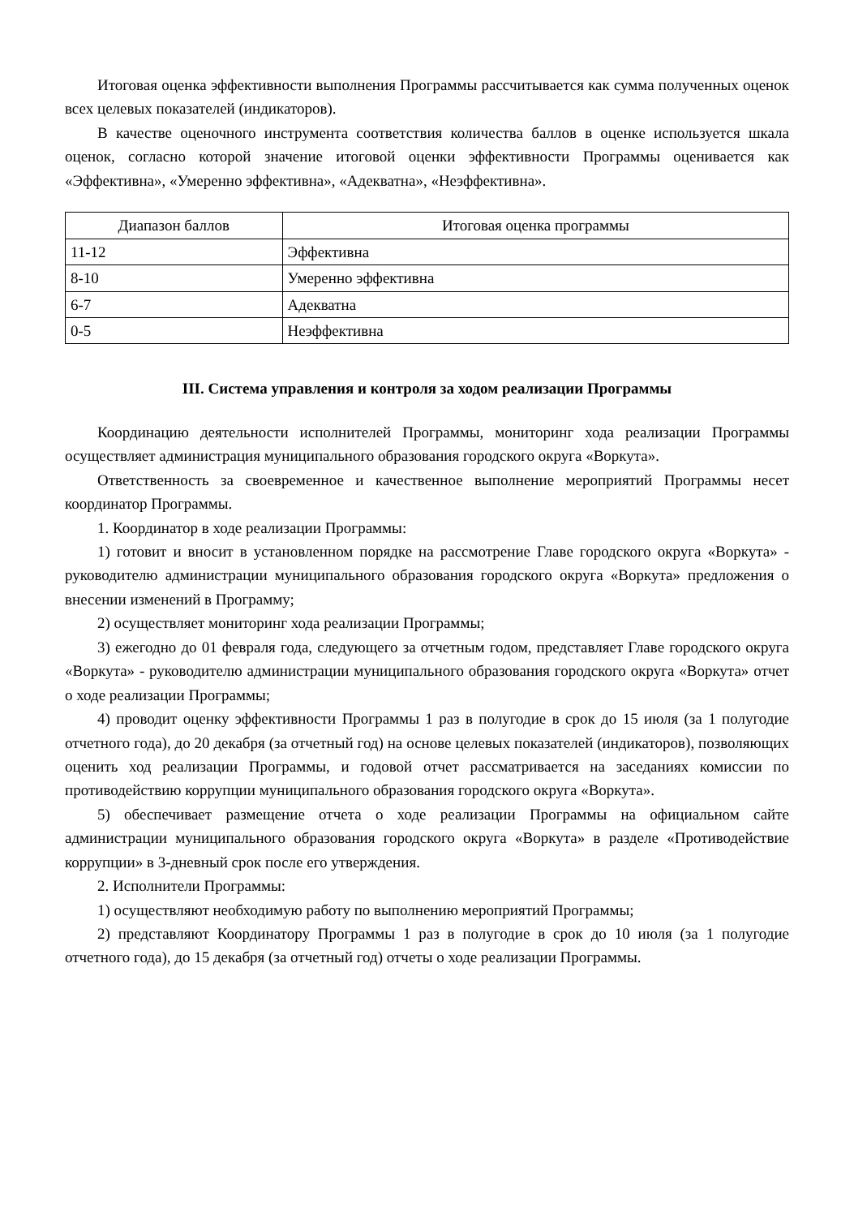Итоговая оценка эффективности выполнения Программы рассчитывается как сумма полученных оценок всех целевых показателей (индикаторов).
В качестве оценочного инструмента соответствия количества баллов в оценке используется шкала оценок, согласно которой значение итоговой оценки эффективности Программы оценивается как «Эффективна», «Умеренно эффективна», «Адекватна», «Неэффективна».
| Диапазон баллов | Итоговая оценка программы |
| --- | --- |
| 11-12 | Эффективна |
| 8-10 | Умеренно эффективна |
| 6-7 | Адекватна |
| 0-5 | Неэффективна |
III. Система управления и контроля за ходом реализации Программы
Координацию деятельности исполнителей Программы, мониторинг хода реализации Программы осуществляет администрация муниципального образования городского округа «Воркута».
Ответственность за своевременное и качественное выполнение мероприятий Программы несет координатор Программы.
1. Координатор в ходе реализации Программы:
1) готовит и вносит в установленном порядке на рассмотрение Главе городского округа «Воркута» - руководителю администрации муниципального образования городского округа «Воркута» предложения о внесении изменений в Программу;
2) осуществляет мониторинг хода реализации Программы;
3) ежегодно до 01 февраля года, следующего за отчетным годом, представляет Главе городского округа «Воркута» - руководителю администрации муниципального образования городского округа «Воркута» отчет о ходе реализации Программы;
4) проводит оценку эффективности Программы 1 раз в полугодие в срок до 15 июля (за 1 полугодие отчетного года), до 20 декабря (за отчетный год) на основе целевых показателей (индикаторов), позволяющих оценить ход реализации Программы, и годовой отчет рассматривается на заседаниях комиссии по противодействию коррупции муниципального образования городского округа «Воркута».
5) обеспечивает размещение отчета о ходе реализации Программы на официальном сайте администрации муниципального образования городского округа «Воркута» в разделе «Противодействие коррупции» в 3-дневный срок после его утверждения.
2. Исполнители Программы:
1) осуществляют необходимую работу по выполнению мероприятий Программы;
2) представляют Координатору Программы 1 раз в полугодие в срок до 10 июля (за 1 полугодие отчетного года), до 15 декабря (за отчетный год) отчеты о ходе реализации Программы.